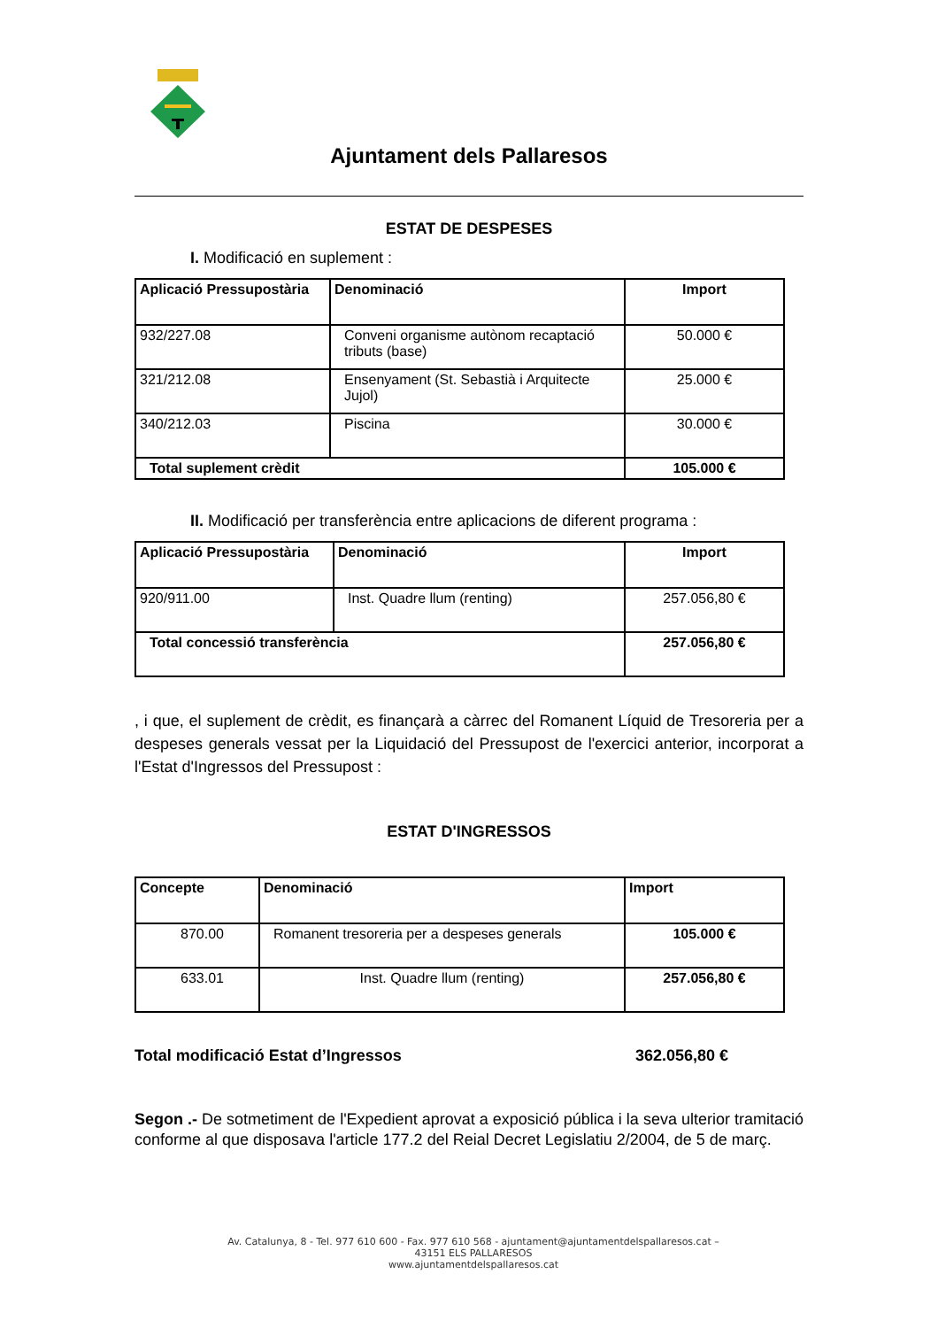Ajuntament dels Pallaresos
ESTAT DE DESPESES
I. Modificació en suplement :
| Aplicació Pressupostària | Denominació | Import |
| --- | --- | --- |
| 932/227.08 | Conveni organisme autònom recaptació tributs (base) | 50.000 € |
| 321/212.08 | Ensenyament (St. Sebastià i Arquitecte Jujol) | 25.000 € |
| 340/212.03 | Piscina | 30.000 € |
| Total suplement crèdit | | 105.000 € |
II. Modificació per transferència entre aplicacions de diferent programa :
| Aplicació Pressupostària | Denominació | Import |
| --- | --- | --- |
| 920/911.00 | Inst. Quadre llum (renting) | 257.056,80 € |
| Total concessió transferència | | 257.056,80 € |
, i que, el suplement de crèdit, es finançarà a càrrec del Romanent Líquid de Tresoreria per a despeses generals vessat per la Liquidació del Pressupost de l'exercici anterior, incorporat a l'Estat d'Ingressos del Pressupost :
ESTAT D'INGRESSOS
| Concepte | Denominació | Import |
| --- | --- | --- |
| 870.00 | Romanent tresoreria per a despeses generals | 105.000 € |
| 633.01 | Inst. Quadre llum (renting) | 257.056,80 € |
Total modificació Estat d’Ingressos 362.056,80 €
Segon .- De sotmetiment de l'Expedient aprovat a exposició pública i la seva ulterior tramitació conforme al que disposava l'article 177.2 del Reial Decret Legislatiu 2/2004, de 5 de març.
Av. Catalunya, 8 - Tel. 977 610 600 - Fax. 977 610 568 - ajuntament@ajuntamentdelspallaresos.cat –
43151 ELS PALLARESOS
www.ajuntamentdelspallaresos.cat